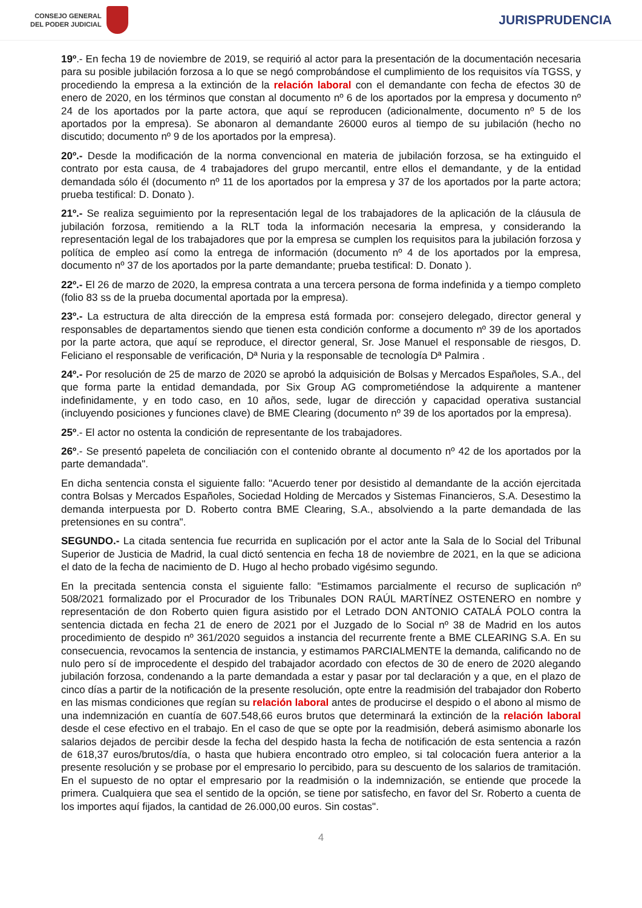CONSEJO GENERAL
DEL PODER JUDICIAL
JURISPRUDENCIA
19º.- En fecha 19 de noviembre de 2019, se requirió al actor para la presentación de la documentación necesaria para su posible jubilación forzosa a lo que se negó comprobándose el cumplimiento de los requisitos vía TGSS, y procediendo la empresa a la extinción de la relación laboral con el demandante con fecha de efectos 30 de enero de 2020, en los términos que constan al documento nº 6 de los aportados por la empresa y documento nº 24 de los aportados por la parte actora, que aquí se reproducen (adicionalmente, documento nº 5 de los aportados por la empresa). Se abonaron al demandante 26000 euros al tiempo de su jubilación (hecho no discutido; documento nº 9 de los aportados por la empresa).
20º.- Desde la modificación de la norma convencional en materia de jubilación forzosa, se ha extinguido el contrato por esta causa, de 4 trabajadores del grupo mercantil, entre ellos el demandante, y de la entidad demandada sólo él (documento nº 11 de los aportados por la empresa y 37 de los aportados por la parte actora; prueba testifical: D. Donato ).
21º.- Se realiza seguimiento por la representación legal de los trabajadores de la aplicación de la cláusula de jubilación forzosa, remitiendo a la RLT toda la información necesaria la empresa, y considerando la representación legal de los trabajadores que por la empresa se cumplen los requisitos para la jubilación forzosa y política de empleo así como la entrega de información (documento nº 4 de los aportados por la empresa, documento nº 37 de los aportados por la parte demandante; prueba testifical: D. Donato ).
22º.- El 26 de marzo de 2020, la empresa contrata a una tercera persona de forma indefinida y a tiempo completo (folio 83 ss de la prueba documental aportada por la empresa).
23º.- La estructura de alta dirección de la empresa está formada por: consejero delegado, director general y responsables de departamentos siendo que tienen esta condición conforme a documento nº 39 de los aportados por la parte actora, que aquí se reproduce, el director general, Sr. Jose Manuel el responsable de riesgos, D. Feliciano el responsable de verificación, Dª Nuria y la responsable de tecnología Dª Palmira .
24º.- Por resolución de 25 de marzo de 2020 se aprobó la adquisición de Bolsas y Mercados Españoles, S.A., del que forma parte la entidad demandada, por Six Group AG comprometiéndose la adquirente a mantener indefinidamente, y en todo caso, en 10 años, sede, lugar de dirección y capacidad operativa sustancial (incluyendo posiciones y funciones clave) de BME Clearing (documento nº 39 de los aportados por la empresa).
25º.- El actor no ostenta la condición de representante de los trabajadores.
26º.- Se presentó papeleta de conciliación con el contenido obrante al documento nº 42 de los aportados por la parte demandada".
En dicha sentencia consta el siguiente fallo: "Acuerdo tener por desistido al demandante de la acción ejercitada contra Bolsas y Mercados Españoles, Sociedad Holding de Mercados y Sistemas Financieros, S.A. Desestimo la demanda interpuesta por D. Roberto contra BME Clearing, S.A., absolviendo a la parte demandada de las pretensiones en su contra".
SEGUNDO.- La citada sentencia fue recurrida en suplicación por el actor ante la Sala de lo Social del Tribunal Superior de Justicia de Madrid, la cual dictó sentencia en fecha 18 de noviembre de 2021, en la que se adiciona el dato de la fecha de nacimiento de D. Hugo al hecho probado vigésimo segundo.
En la precitada sentencia consta el siguiente fallo: "Estimamos parcialmente el recurso de suplicación nº 508/2021 formalizado por el Procurador de los Tribunales DON RAÚL MARTÍNEZ OSTENERO en nombre y representación de don Roberto quien figura asistido por el Letrado DON ANTONIO CATALÁ POLO contra la sentencia dictada en fecha 21 de enero de 2021 por el Juzgado de lo Social nº 38 de Madrid en los autos procedimiento de despido nº 361/2020 seguidos a instancia del recurrente frente a BME CLEARING S.A. En su consecuencia, revocamos la sentencia de instancia, y estimamos PARCIALMENTE la demanda, calificando no de nulo pero sí de improcedente el despido del trabajador acordado con efectos de 30 de enero de 2020 alegando jubilación forzosa, condenando a la parte demandada a estar y pasar por tal declaración y a que, en el plazo de cinco días a partir de la notificación de la presente resolución, opte entre la readmisión del trabajador don Roberto en las mismas condiciones que regían su relación laboral antes de producirse el despido o el abono al mismo de una indemnización en cuantía de 607.548,66 euros brutos que determinará la extinción de la relación laboral desde el cese efectivo en el trabajo. En el caso de que se opte por la readmisión, deberá asimismo abonarle los salarios dejados de percibir desde la fecha del despido hasta la fecha de notificación de esta sentencia a razón de 618,37 euros/brutos/día, o hasta que hubiera encontrado otro empleo, si tal colocación fuera anterior a la presente resolución y se probase por el empresario lo percibido, para su descuento de los salarios de tramitación. En el supuesto de no optar el empresario por la readmisión o la indemnización, se entiende que procede la primera. Cualquiera que sea el sentido de la opción, se tiene por satisfecho, en favor del Sr. Roberto a cuenta de los importes aquí fijados, la cantidad de 26.000,00 euros. Sin costas".
4